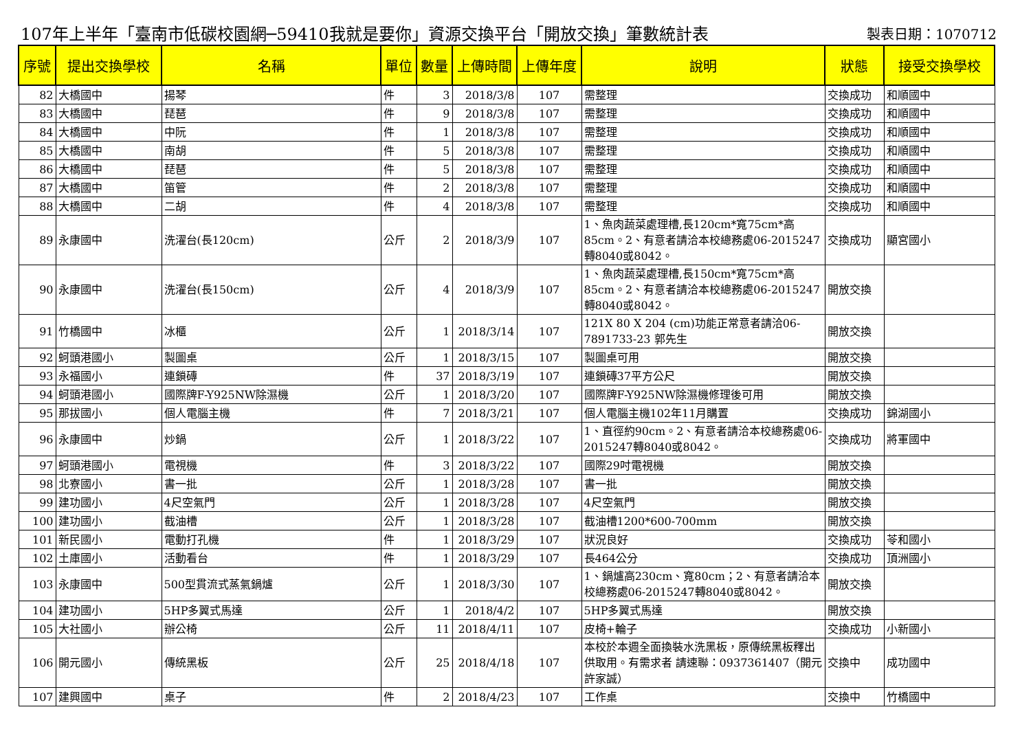107年上半年「臺南市低碳校園網─59410我就是要你」資源交換平台「開放交換」筆數統計表 製表日期：1070712
| 序號 | 提出交換學校 | 名稱 | 單位 | 數量 | 上傳時間 | 上傳年度 | 說明 | 狀態 | 接受交換學校 |
| --- | --- | --- | --- | --- | --- | --- | --- | --- | --- |
| 82 | 大橋國中 | 揚琴 | 件 | 3 | 2018/3/8 | 107 | 需整理 | 交換成功 | 和順國中 |
| 83 | 大橋國中 | 琵琶 | 件 | 9 | 2018/3/8 | 107 | 需整理 | 交換成功 | 和順國中 |
| 84 | 大橋國中 | 中阮 | 件 | 1 | 2018/3/8 | 107 | 需整理 | 交換成功 | 和順國中 |
| 85 | 大橋國中 | 南胡 | 件 | 5 | 2018/3/8 | 107 | 需整理 | 交換成功 | 和順國中 |
| 86 | 大橋國中 | 琵琶 | 件 | 5 | 2018/3/8 | 107 | 需整理 | 交換成功 | 和順國中 |
| 87 | 大橋國中 | 笛管 | 件 | 2 | 2018/3/8 | 107 | 需整理 | 交換成功 | 和順國中 |
| 88 | 大橋國中 | 二胡 | 件 | 4 | 2018/3/8 | 107 | 需整理 | 交換成功 | 和順國中 |
| 89 | 永康國中 | 洗濯台(長120cm) | 公斤 | 2 | 2018/3/9 | 107 | 1、魚肉蔬菜處理槽,長120cm*寬75cm*高85cm。2、有意者請洽本校總務處06-2015247轉8040或8042。 | 交換成功 | 顯宮國小 |
| 90 | 永康國中 | 洗濯台(長150cm) | 公斤 | 4 | 2018/3/9 | 107 | 1、魚肉蔬菜處理槽,長150cm*寬75cm*高85cm。2、有意者請洽本校總務處06-2015247轉8040或8042。 | 開放交換 | |
| 91 | 竹橋國中 | 冰櫃 | 公斤 | 1 | 2018/3/14 | 107 | 121X 80 X 204 (cm)功能正常意者請洽06-7891733-23 郭先生 | 開放交換 | |
| 92 | 蚵頭港國小 | 製圖桌 | 公斤 | 1 | 2018/3/15 | 107 | 製圖桌可用 | 開放交換 | |
| 93 | 永福國小 | 連鎖磚 | 件 | 37 | 2018/3/19 | 107 | 連鎖磚37平方公尺 | 開放交換 | |
| 94 | 蚵頭港國小 | 國際牌F-Y925NW除濕機 | 公斤 | 1 | 2018/3/20 | 107 | 國際牌F-Y925NW除濕機修理後可用 | 開放交換 | |
| 95 | 那拔國小 | 個人電腦主機 | 件 | 7 | 2018/3/21 | 107 | 個人電腦主機102年11月購置 | 交換成功 | 錦湖國小 |
| 96 | 永康國中 | 炒鍋 | 公斤 | 1 | 2018/3/22 | 107 | 1、直徑約90cm。2、有意者請洽本校總務處06-2015247轉8040或8042。 | 交換成功 | 將軍國中 |
| 97 | 蚵頭港國小 | 電視機 | 件 | 3 | 2018/3/22 | 107 | 國際29吋電視機 | 開放交換 | |
| 98 | 北寮國小 | 書一批 | 公斤 | 1 | 2018/3/28 | 107 | 書一批 | 開放交換 | |
| 99 | 建功國小 | 4尺空氣門 | 公斤 | 1 | 2018/3/28 | 107 | 4尺空氣門 | 開放交換 | |
| 100 | 建功國小 | 截油槽 | 公斤 | 1 | 2018/3/28 | 107 | 截油槽1200*600-700mm | 開放交換 | |
| 101 | 新民國小 | 電動打孔機 | 件 | 1 | 2018/3/29 | 107 | 狀況良好 | 交換成功 | 苓和國小 |
| 102 | 土庫國小 | 活動看台 | 件 | 1 | 2018/3/29 | 107 | 長464公分 | 交換成功 | 頂洲國小 |
| 103 | 永康國中 | 500型貫流式蒸氣鍋爐 | 公斤 | 1 | 2018/3/30 | 107 | 1、鍋爐高230cm、寬80cm；2、有意者請洽本校總務處06-2015247轉8040或8042。 | 開放交換 | |
| 104 | 建功國小 | 5HP多翼式馬達 | 公斤 | 1 | 2018/4/2 | 107 | 5HP多翼式馬達 | 開放交換 | |
| 105 | 大社國小 | 辦公椅 | 公斤 | 11 | 2018/4/11 | 107 | 皮椅+輪子 | 交換成功 | 小新國小 |
| 106 | 開元國小 | 傳統黑板 | 公斤 | 25 | 2018/4/18 | 107 | 本校於本週全面換裝水洗黑板，原傳統黑板釋出供取用。有需求者 請速聯：0937361407（開元許家誠） | 交換中 | 成功國中 |
| 107 | 建興國中 | 桌子 | 件 | 2 | 2018/4/23 | 107 | 工作桌 | 交換中 | 竹橋國中 |